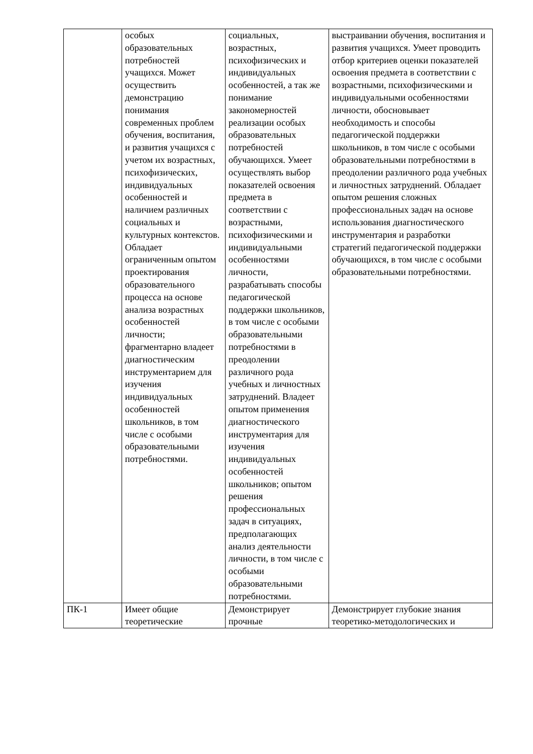| | особых образовательных потребностей учащихся. Может осуществить демонстрацию понимания современных проблем обучения, воспитания, и развития учащихся с учетом их возрастных, психофизических, индивидуальных особенностей и наличием различных социальных и культурных контекстов. Обладает ограниченным опытом проектирования образовательного процесса на основе анализа возрастных особенностей личности; фрагментарно владеет диагностическим инструментарием для изучения индивидуальных особенностей школьников, в том числе с особыми образовательными потребностями. | социальных, возрастных, психофизических и индивидуальных особенностей, а так же понимание закономерностей реализации особых образовательных потребностей обучающихся. Умеет осуществлять выбор показателей освоения предмета в соответствии с возрастными, психофизическими и индивидуальными особенностями личности, разрабатывать способы педагогической поддержки школьников, в том числе с особыми образовательными потребностями в преодолении различного рода учебных и личностных затруднений. Владеет опытом применения диагностического инструментария для изучения индивидуальных особенностей школьников; опытом решения профессиональных задач в ситуациях, предполагающих анализ деятельности личности, в том числе с особыми образовательными потребностями. | выстраивании обучения, воспитания и развития учащихся. Умеет проводить отбор критериев оценки показателей освоения предмета в соответствии с возрастными, психофизическими и индивидуальными особенностями личности, обосновывает необходимость и способы педагогической поддержки школьников, в том числе с особыми образовательными потребностями в преодолении различного рода учебных и личностных затруднений. Обладает опытом решения сложных профессиональных задач на основе использования диагностического инструментария и разработки стратегий педагогической поддержки обучающихся, в том числе с особыми образовательными потребностями. |
| ПК-1 | Имеет общие теоретические | Демонстрирует прочные | Демонстрирует глубокие знания теоретико-методологических и |